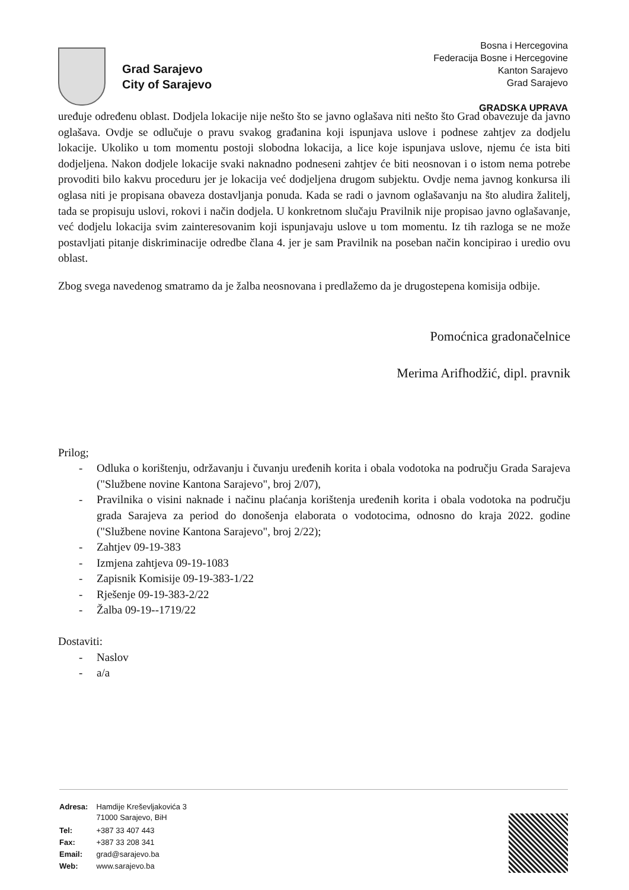Grad Sarajevo
City of Sarajevo
Bosna i Hercegovina
Federacija Bosne i Hercegovine
Kanton Sarajevo
Grad Sarajevo
GRADSKA UPRAVA
uređuje određenu oblast. Dodjela lokacije nije nešto što se javno oglašava niti nešto što Grad obavezuje da javno oglašava. Ovdje se odlučuje o pravu svakog građanina koji ispunjava uslove i podnese zahtjev za dodjelu lokacije. Ukoliko u tom momentu postoji slobodna lokacija, a lice koje ispunjava uslove, njemu će ista biti dodjeljena. Nakon dodjele lokacije svaki naknadno podneseni zahtjev će biti neosnovan i o istom nema potrebe provoditi bilo kakvu proceduru jer je lokacija već dodjeljena drugom subjektu. Ovdje nema javnog konkursa ili oglasa niti je propisana obaveza dostavljanja ponuda. Kada se radi o javnom oglašavanju na što aludira žalitelj, tada se propisuju uslovi, rokovi i način dodjela. U konkretnom slučaju Pravilnik nije propisao javno oglašavanje, već dodjelu lokacija svim zainteresovanim koji ispunjavaju uslove u tom momentu. Iz tih razloga se ne može postavljati pitanje diskriminacije odredbe člana 4. jer je sam Pravilnik na poseban način koncipirao i uredio ovu oblast.
Zbog svega navedenog smatramo da je žalba neosnovana i predlažemo da je drugostepena komisija odbije.
Pomoćnica gradonačelnice
Merima Arifhodžić, dipl. pravnik
Prilog;
- Odluka o korištenju, održavanju i čuvanju uređenih korita i obala vodotoka na području Grada Sarajeva ("Službene novine Kantona Sarajevo", broj 2/07),
- Pravilnika o visini naknade i načinu plaćanja korištenja uređenih korita i obala vodotoka na području grada Sarajeva za period do donošenja elaborata o vodotocima, odnosno do kraja 2022. godine ("Službene novine Kantona Sarajevo", broj 2/22);
- Zahtjev 09-19-383
- Izmjena zahtjeva 09-19-1083
- Zapisnik Komisije 09-19-383-1/22
- Rješenje 09-19-383-2/22
- Žalba 09-19--1719/22
Dostaviti:
- Naslov
- a/a
| Adresa: | Hamdije Kreševljakovića 3 71000 Sarajevo, BiH |
| Tel: | +387 33 407 443 |
| Fax: | +387 33 208 341 |
| Email: | grad@sarajevo.ba |
| Web: | www.sarajevo.ba |